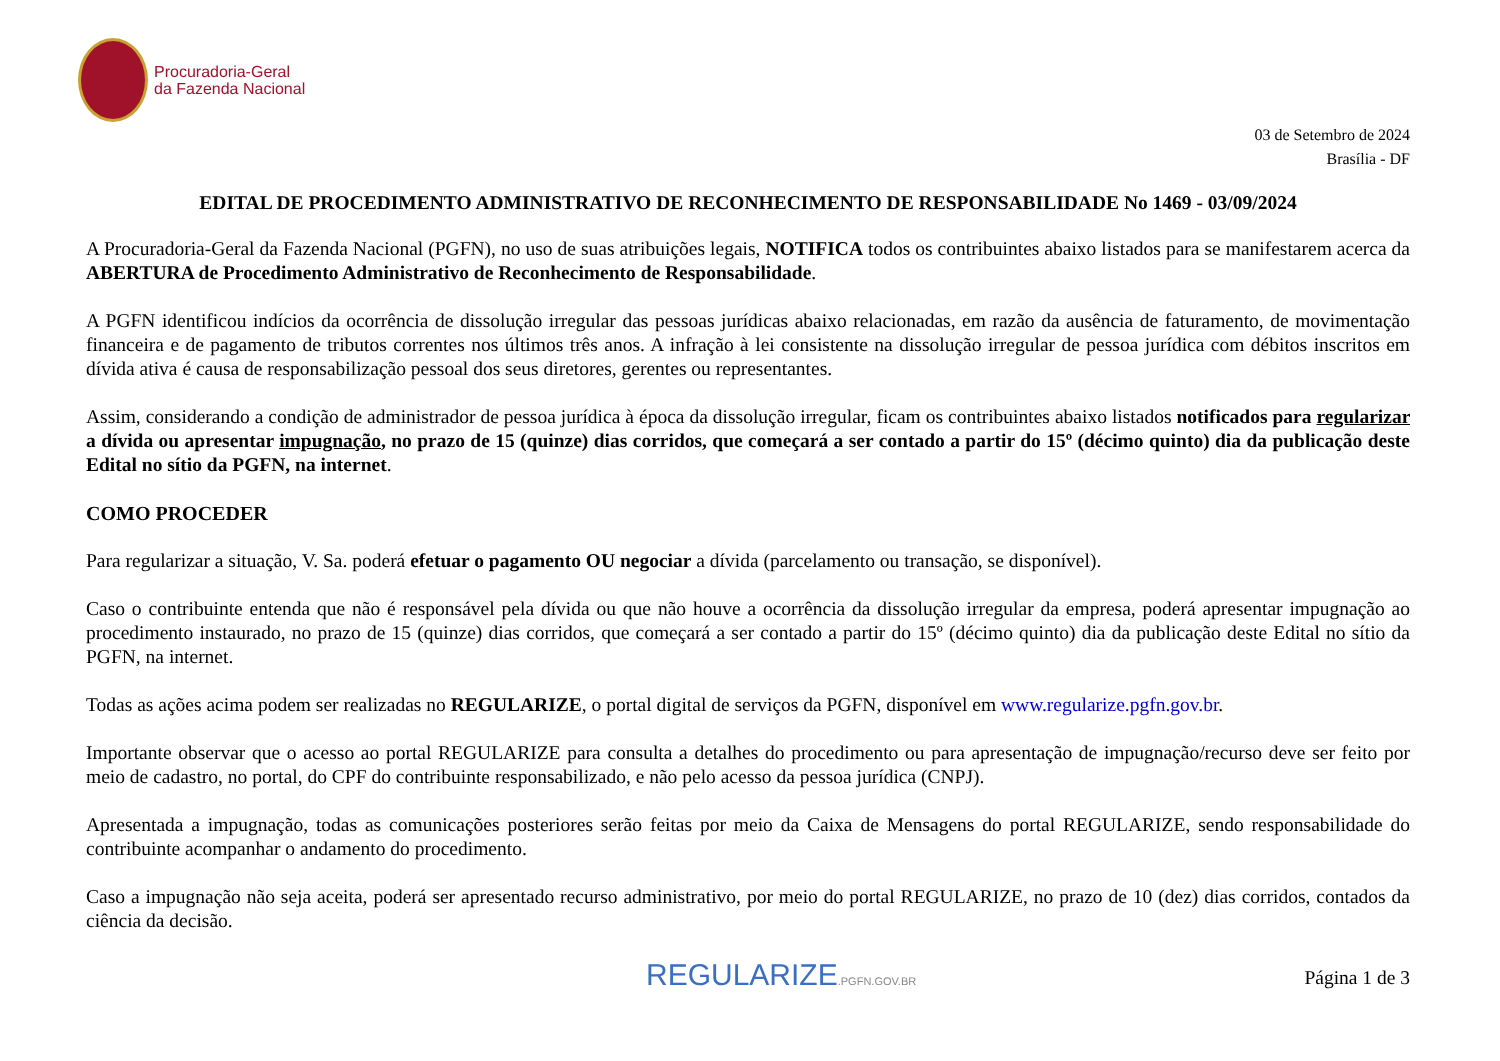Procuradoria-Geral
da Fazenda Nacional
03 de Setembro de 2024
Brasília - DF
EDITAL DE PROCEDIMENTO ADMINISTRATIVO DE RECONHECIMENTO DE RESPONSABILIDADE No 1469 - 03/09/2024
A Procuradoria-Geral da Fazenda Nacional (PGFN), no uso de suas atribuições legais, NOTIFICA todos os contribuintes abaixo listados para se manifestarem acerca da ABERTURA de Procedimento Administrativo de Reconhecimento de Responsabilidade.
A PGFN identificou indícios da ocorrência de dissolução irregular das pessoas jurídicas abaixo relacionadas, em razão da ausência de faturamento, de movimentação financeira e de pagamento de tributos correntes nos últimos três anos. A infração à lei consistente na dissolução irregular de pessoa jurídica com débitos inscritos em dívida ativa é causa de responsabilização pessoal dos seus diretores, gerentes ou representantes.
Assim, considerando a condição de administrador de pessoa jurídica à época da dissolução irregular, ficam os contribuintes abaixo listados notificados para regularizar a dívida ou apresentar impugnação, no prazo de 15 (quinze) dias corridos, que começará a ser contado a partir do 15º (décimo quinto) dia da publicação deste Edital no sítio da PGFN, na internet.
COMO PROCEDER
Para regularizar a situação, V. Sa. poderá efetuar o pagamento OU negociar a dívida (parcelamento ou transação, se disponível).
Caso o contribuinte entenda que não é responsável pela dívida ou que não houve a ocorrência da dissolução irregular da empresa, poderá apresentar impugnação ao procedimento instaurado, no prazo de 15 (quinze) dias corridos, que começará a ser contado a partir do 15º (décimo quinto) dia da publicação deste Edital no sítio da PGFN, na internet.
Todas as ações acima podem ser realizadas no REGULARIZE, o portal digital de serviços da PGFN, disponível em www.regularize.pgfn.gov.br.
Importante observar que o acesso ao portal REGULARIZE para consulta a detalhes do procedimento ou para apresentação de impugnação/recurso deve ser feito por meio de cadastro, no portal, do CPF do contribuinte responsabilizado, e não pelo acesso da pessoa jurídica (CNPJ).
Apresentada a impugnação, todas as comunicações posteriores serão feitas por meio da Caixa de Mensagens do portal REGULARIZE, sendo responsabilidade do contribuinte acompanhar o andamento do procedimento.
Caso a impugnação não seja aceita, poderá ser apresentado recurso administrativo, por meio do portal REGULARIZE, no prazo de 10 (dez) dias corridos, contados da ciência da decisão.
REGULARIZE.PGFN.GOV.BR
Página 1 de 3